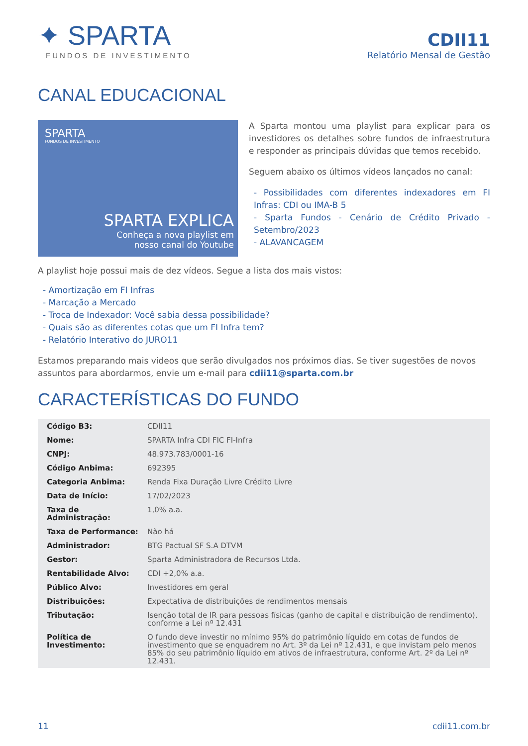✦ SPARTA
FUNDOS DE INVESTIMENTO
CDII11
Relatório Mensal de Gestão
CANAL EDUCACIONAL
SPARTA
FUNDOS DE INVESTIMENTO
SPARTA EXPLICA
Conheça a nova playlist em
nosso canal do Youtube
A Sparta montou uma playlist para explicar para os investidores os detalhes sobre fundos de infraestrutura e responder as principais dúvidas que temos recebido.
Seguem abaixo os últimos vídeos lançados no canal:
- Possibilidades com diferentes indexadores em FI Infras: CDI ou IMA-B 5
- Sparta Fundos - Cenário de Crédito Privado - Setembro/2023
- ALAVANCAGEM
A playlist hoje possui mais de dez vídeos. Segue a lista dos mais vistos:
- Amortização em FI Infras
- Marcação a Mercado
- Troca de Indexador: Você sabia dessa possibilidade?
- Quais são as diferentes cotas que um FI Infra tem?
- Relatório Interativo do JURO11
Estamos preparando mais videos que serão divulgados nos próximos dias. Se tiver sugestões de novos assuntos para abordarmos, envie um e-mail para cdii11@sparta.com.br
CARACTERÍSTICAS DO FUNDO
| Código B3: | CDII11 |
| Nome: | SPARTA Infra CDI FIC FI-Infra |
| CNPJ: | 48.973.783/0001-16 |
| Código Anbima: | 692395 |
| Categoria Anbima: | Renda Fixa Duração Livre Crédito Livre |
| Data de Início: | 17/02/2023 |
| Taxa de Administração: | 1,0% a.a. |
| Taxa de Performance: | Não há |
| Administrador: | BTG Pactual SF S.A DTVM |
| Gestor: | Sparta Administradora de Recursos Ltda. |
| Rentabilidade Alvo: | CDI +2,0% a.a. |
| Público Alvo: | Investidores em geral |
| Distribuições: | Expectativa de distribuições de rendimentos mensais |
| Tributação: | Isenção total de IR para pessoas físicas (ganho de capital e distribuição de rendimento), conforme a Lei nº 12.431 |
| Política de Investimento: | O fundo deve investir no mínimo 95% do patrimônio líquido em cotas de fundos de investimento que se enquadrem no Art. 3º da Lei nº 12.431, e que invistam pelo menos 85% do seu patrimônio líquido em ativos de infraestrutura, conforme Art. 2º da Lei nº 12.431. |
11 cdii11.com.br